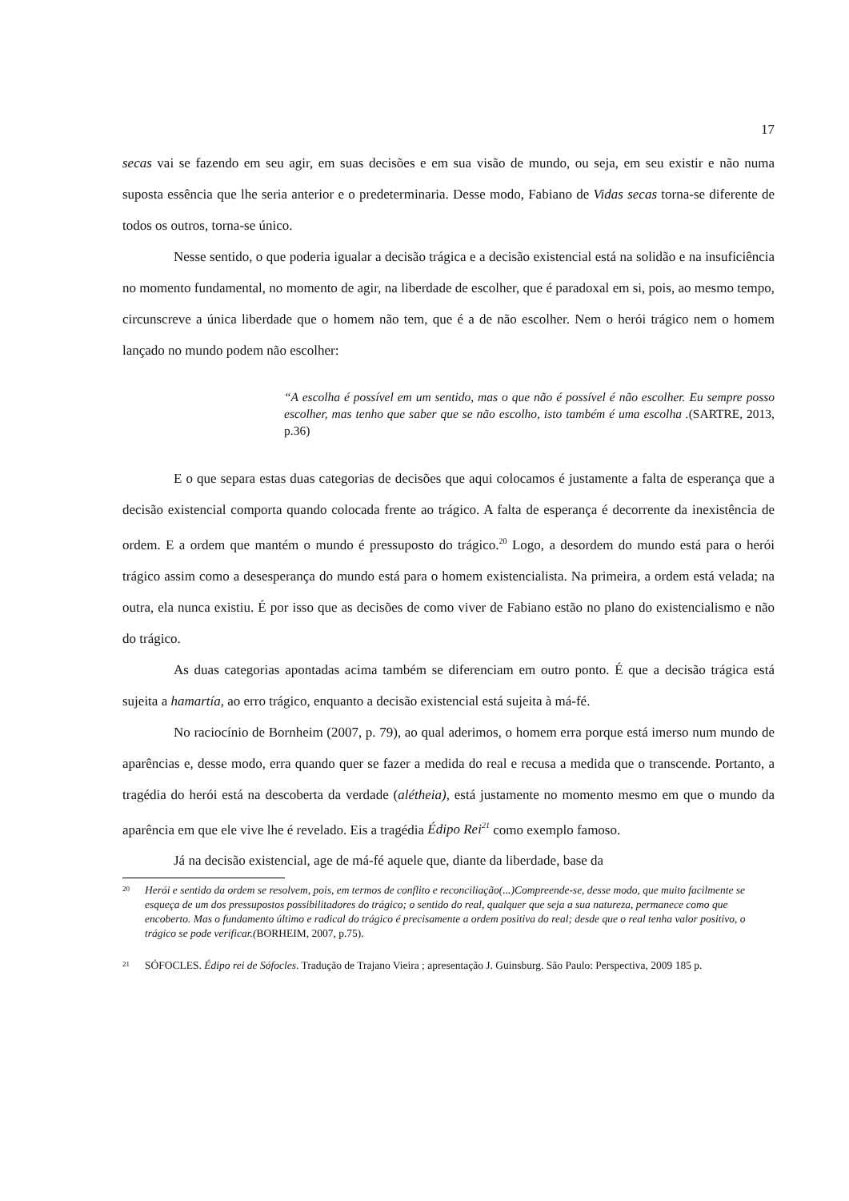17
secas vai se fazendo em seu agir, em suas decisões e em sua visão de mundo, ou seja, em seu existir e não numa suposta essência que lhe seria anterior e o predeterminaria. Desse modo, Fabiano de Vidas secas torna-se diferente de todos os outros, torna-se único.
Nesse sentido, o que poderia igualar a decisão trágica e a decisão existencial está na solidão e na insuficiência no momento fundamental, no momento de agir, na liberdade de escolher, que é paradoxal em si, pois, ao mesmo tempo, circunscreve a única liberdade que o homem não tem, que é a de não escolher. Nem o herói trágico nem o homem lançado no mundo podem não escolher:
“A escolha é possível em um sentido, mas o que não é possível é não escolher. Eu sempre posso escolher, mas tenho que saber que se não escolho, isto também é uma escolha .(SARTRE, 2013, p.36)
E o que separa estas duas categorias de decisões que aqui colocamos é justamente a falta de esperança que a decisão existencial comporta quando colocada frente ao trágico. A falta de esperança é decorrente da inexistência de ordem. E a ordem que mantém o mundo é pressuposto do trágico.<sup>20</sup> Logo, a desordem do mundo está para o herói trágico assim como a desesperança do mundo está para o homem existencialista. Na primeira, a ordem está velada; na outra, ela nunca existiu. É por isso que as decisões de como viver de Fabiano estão no plano do existencialismo e não do trágico.
As duas categorias apontadas acima também se diferenciam em outro ponto. É que a decisão trágica está sujeita a hamartía, ao erro trágico, enquanto a decisão existencial está sujeita à má-fé.
No raciocínio de Bornheim (2007, p. 79), ao qual aderimos, o homem erra porque está imerso num mundo de aparências e, desse modo, erra quando quer se fazer a medida do real e recusa a medida que o transcende. Portanto, a tragédia do herói está na descoberta da verdade (alétheia), está justamente no momento mesmo em que o mundo da aparência em que ele vive lhe é revelado. Eis a tragédia Édipo Rei<sup>21</sup> como exemplo famoso.
Já na decisão existencial, age de má-fé aquele que, diante da liberdade, base da
<sup>20</sup> Herói e sentido da ordem se resolvem, pois, em termos de conflito e reconciliação(...)Compreende-se, desse modo, que muito facilmente se esqueça de um dos pressupostos possibilitadores do trágico; o sentido do real, qualquer que seja a sua natureza, permanece como que encoberto. Mas o fundamento último e radical do trágico é precisamente a ordem positiva do real; desde que o real tenha valor positivo, o trágico se pode verificar.(BORHEIM, 2007, p.75).
<sup>21</sup> SÓFOCLES. Édipo rei de Sófocles. Tradução de Trajano Vieira ; apresentação J. Guinsburg. São Paulo: Perspectiva, 2009 185 p.